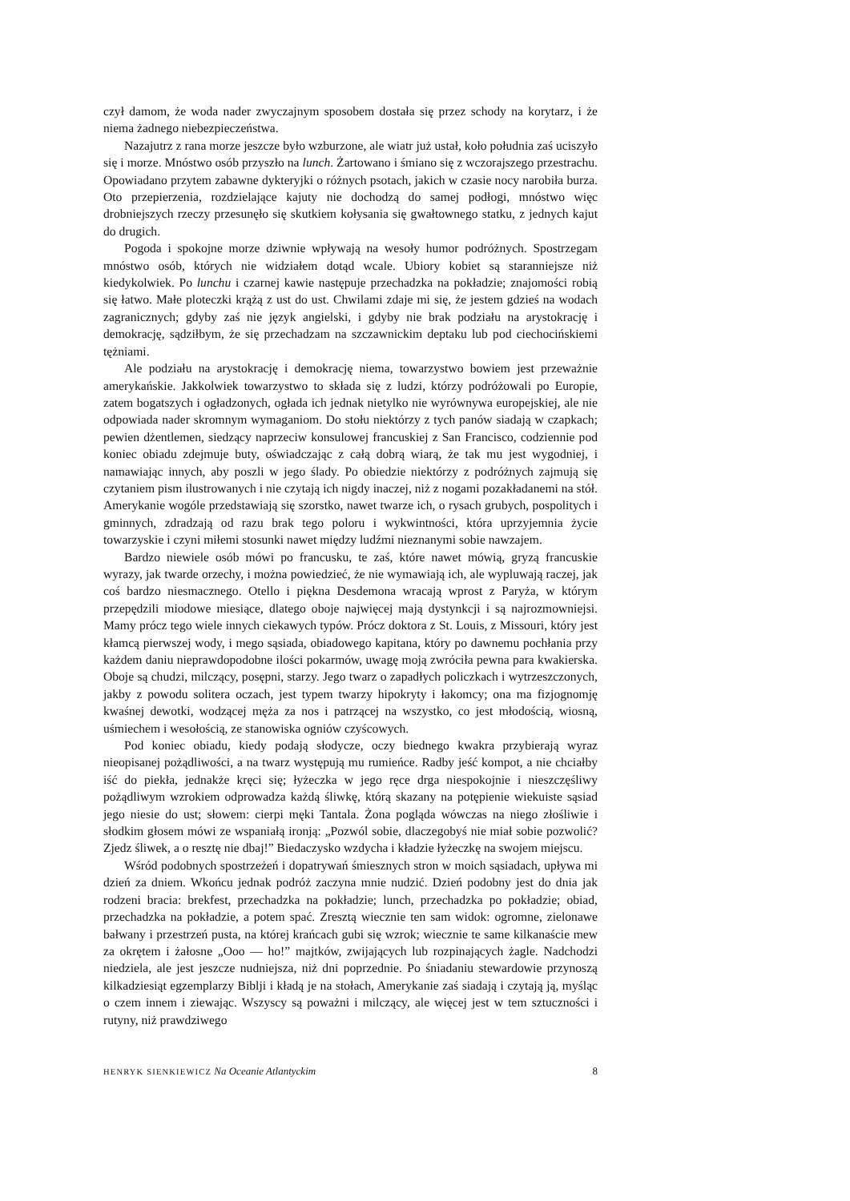czył damom, że woda nader zwyczajnym sposobem dostała się przez schody na korytarz, i że niema żadnego niebezpieczeństwa.
Nazajutrz z rana morze jeszcze było wzburzone, ale wiatr już ustał, koło południa zaś uciszyło się i morze. Mnóstwo osób przyszło na lunch. Żartowano i śmiano się z wczorajszego przestrachu. Opowiadano przytem zabawne dykteryjki o różnych psotach, jakich w czasie nocy narobiła burza. Oto przepierzenia, rozdzielające kajuty nie dochodzą do samej podłogi, mnóstwo więc drobniejszych rzeczy przesunęło się skutkiem kołysania się gwałtownego statku, z jednych kajut do drugich.
Pogoda i spokojne morze dziwnie wpływają na wesoły humor podróżnych. Spostrzegam mnóstwo osób, których nie widziałem dotąd wcale. Ubiory kobiet są staranniejsze niż kiedykolwiek. Po lunchu i czarnej kawie następuje przechadzka na pokładzie; znajomości robią się łatwo. Małe ploteczki krążą z ust do ust. Chwilami zdaje mi się, że jestem gdzieś na wodach zagranicznych; gdyby zaś nie język angielski, i gdyby nie brak podziału na arystokrację i demokrację, sądziłbym, że się przechadzam na szczawnickim deptaku lub pod ciechocińskiemi tężniami.
Ale podziału na arystokrację i demokrację niema, towarzystwo bowiem jest przeważnie amerykańskie. Jakkolwiek towarzystwo to składa się z ludzi, którzy podróżowali po Europie, zatem bogatszych i ogładzonych, ogłada ich jednak nietylko nie wyrównywa europejskiej, ale nie odpowiada nader skromnym wymaganiom. Do stołu niektórzy z tych panów siadają w czapkach; pewien dżentlemen, siedzący naprzeciw konsulowej francuskiej z San Francisco, codziennie pod koniec obiadu zdejmuje buty, oświadczając z całą dobrą wiarą, że tak mu jest wygodniej, i namawiając innych, aby poszli w jego ślady. Po obiedzie niektórzy z podróżnych zajmują się czytaniem pism ilustrowanych i nie czytają ich nigdy inaczej, niż z nogami pozakładanemi na stół. Amerykanie wogóle przedstawiają się szorstko, nawet twarze ich, o rysach grubych, pospolitych i gminnych, zdradzają od razu brak tego poloru i wykwintności, która uprzyjemnia życie towarzyskie i czyni miłemi stosunki nawet między ludźmi nieznanymi sobie nawzajem.
Bardzo niewiele osób mówi po francusku, te zaś, które nawet mówią, gryzą francuskie wyrazy, jak twarde orzechy, i można powiedzieć, że nie wymawiają ich, ale wypluwają raczej, jak coś bardzo niesmacznego. Otello i piękna Desdemona wracają wprost z Paryża, w którym przepędzili miodowe miesiące, dlatego oboje najwięcej mają dystynkcji i są najrozmowniejsi. Mamy prócz tego wiele innych ciekawych typów. Prócz doktora z St. Louis, z Missouri, który jest kłamcą pierwszej wody, i mego sąsiada, obiadowego kapitana, który po dawnemu pochłania przy każdem daniu nieprawdopodobne ilości pokarmów, uwagę moją zwróciła pewna para kwakierska. Oboje są chudzi, milczący, posępni, starzy. Jego twarz o zapadłych policzkach i wytrzeszczonych, jakby z powodu solitera oczach, jest typem twarzy hipokryty i łakomcy; ona ma fizjognomję kwaśnej dewotki, wodzącej męża za nos i patrzącej na wszystko, co jest młodością, wiosną, uśmiechem i wesołością, ze stanowiska ogniów czyścowych.
Pod koniec obiadu, kiedy podają słodycze, oczy biednego kwakra przybierają wyraz nieopisanej pożądliwości, a na twarz występują mu rumieńce. Radby jeść kompot, a nie chciałby iść do piekła, jednakże kręci się; łyżeczka w jego ręce drga niespokojnie i nieszczęśliwy pożądliwym wzrokiem odprowadza każdą śliwkę, którą skazany na potępienie wiekuiste sąsiad jego niesie do ust; słowem: cierpi męki Tantala. Żona pogląda wówczas na niego złośliwie i słodkim głosem mówi ze wspaniałą ironją: „Pozwól sobie, dlaczegobyś nie miał sobie pozwolić? Zjedz śliwek, a o resztę nie dbaj!” Biedaczysko wzdycha i kładzie łyżeczkę na swojem miejscu.
Wśród podobnych spostrzeżeń i dopatrywań śmiesznych stron w moich sąsiadach, upływa mi dzień za dniem. Wkońcu jednak podróż zaczyna mnie nudzić. Dzień podobny jest do dnia jak rodzeni bracia: brekfest, przechadzka na pokładzie; lunch, przechadzka po pokładzie; obiad, przechadzka na pokładzie, a potem spać. Zresztą wiecznie ten sam widok: ogromne, zielonawe bałwany i przestrzeń pusta, na której krańcach gubi się wzrok; wiecznie te same kilkanaście mew za okrętem i żałosne „Ooo — ho!” majtków, zwijających lub rozpinających żagle. Nadchodzi niedziela, ale jest jeszcze nudniejsza, niż dni poprzednie. Po śniadaniu stewardowie przynoszą kilkadziesiąt egzemplarzy Biblji i kładą je na stołach, Amerykanie zaś siadają i czytają ją, myśląc o czem innem i ziewając. Wszyscy są poważni i milczący, ale więcej jest w tem sztuczności i rutyny, niż prawdziwego
HENRYK SIENKIEWICZ Na Oceanie Atlantyckim 8